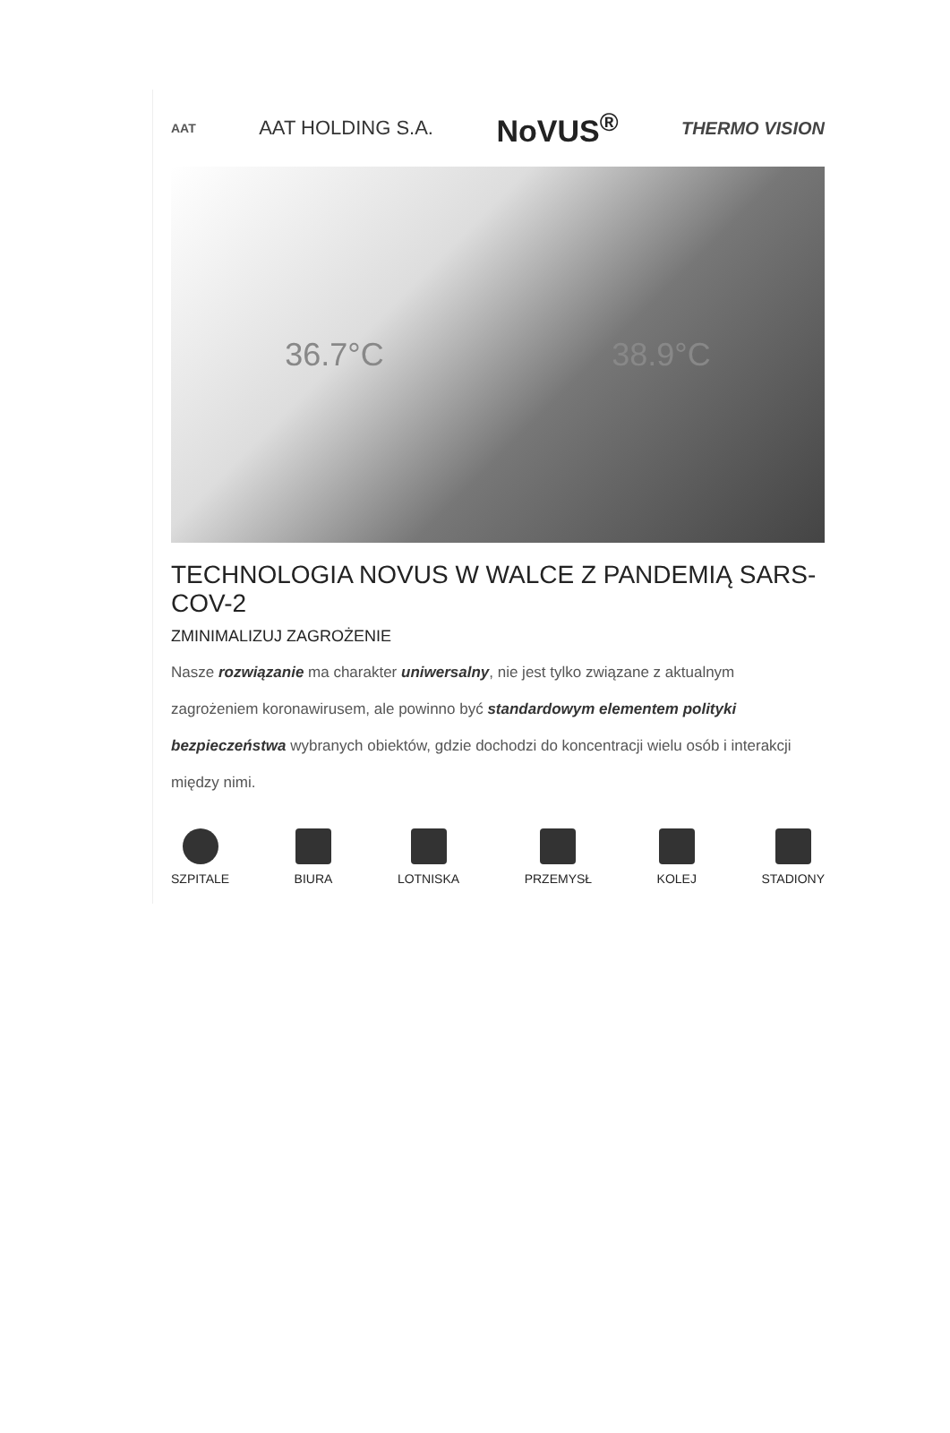AAT AAT HOLDING S.A. NoVUS<sup>®</sup> THERMO VISION
36.7°C 38.9°C
TECHNOLOGIA NOVUS W WALCE Z PANDEMIĄ SARS-COV-2
ZMINIMALIZUJ ZAGROŻENIE
Nasze rozwiązanie ma charakter uniwersalny, nie jest tylko związane z aktualnym zagrożeniem koronawirusem, ale powinno być standardowym elementem polityki bezpieczeństwa wybranych obiektów, gdzie dochodzi do koncentracji wielu osób i interakcji między nimi.
SZPITALE BIURA LOTNISKA PRZEMYSŁ KOLEJ STADIONY